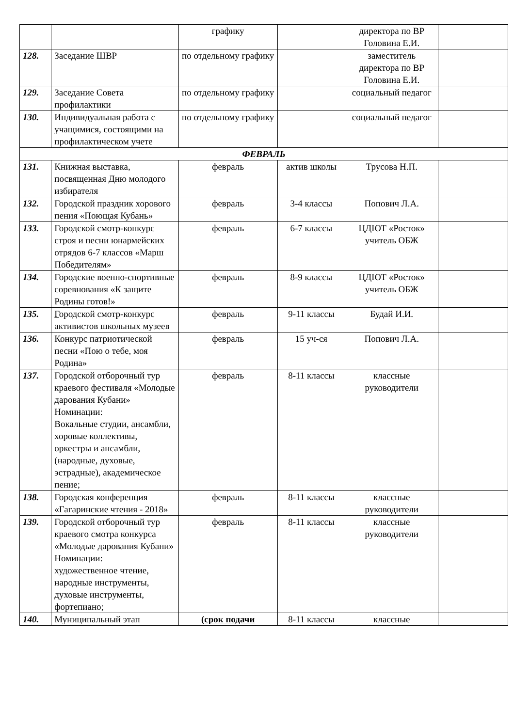| | | графику | | директора по ВР Головина Е.И. | |
| 128. | Заседание ШВР | по отдельному графику | | заместитель директора по ВР Головина Е.И. | |
| 129. | Заседание Совета профилактики | по отдельному графику | | социальный педагог | |
| 130. | Индивидуальная работа с учащимися, состоящими на профилактическом учете | по отдельному графику | | социальный педагог | |
| ФЕВРАЛЬ | | | | | |
| 131. | Книжная выставка, посвященная Дню молодого избирателя | февраль | актив школы | Трусова Н.П. | |
| 132. | Городской праздник хорового пения «Поющая Кубань» | февраль | 3-4 классы | Попович Л.А. | |
| 133. | Городской смотр-конкурс строя и песни юнармейских отрядов 6-7 классов «Марш Победителям» | февраль | 6-7 классы | ЦДЮТ «Росток» учитель ОБЖ | |
| 134. | Городские военно-спортивные соревнования «К защите Родины готов!» | февраль | 8-9 классы | ЦДЮТ «Росток» учитель ОБЖ | |
| 135. | Г ородской смотр-конкурс активистов школьных музеев | февраль | 9-11 классы | Будай И.И. | |
| 136. | Конкурс патриотической песни «Пою о тебе, моя Родина» | февраль | 15 уч-ся | Попович Л.А. | |
| 137. | Городской отборочный тур краевого фестиваля «Молодые дарования Кубани» Номинации: Вокальные студии, ансамбли, хоровые коллективы, оркестры и ансамбли, (народные, духовые, эстрадные), академическое пение; | февраль | 8-11 классы | классные руководители | |
| 138. | Городская конференция «Гагаринские чтения - 2018» | февраль | 8-11 классы | классные руководители | |
| 139. | Городской отборочный тур краевого смотра конкурса «Молодые дарования Кубани» Номинации: художественное чтение, народные инструменты, духовые инструменты, фортепиано; | февраль | 8-11 классы | классные руководители | |
| 140. | Муниципальный этап | (срок подачи | 8-11 классы | классные | |